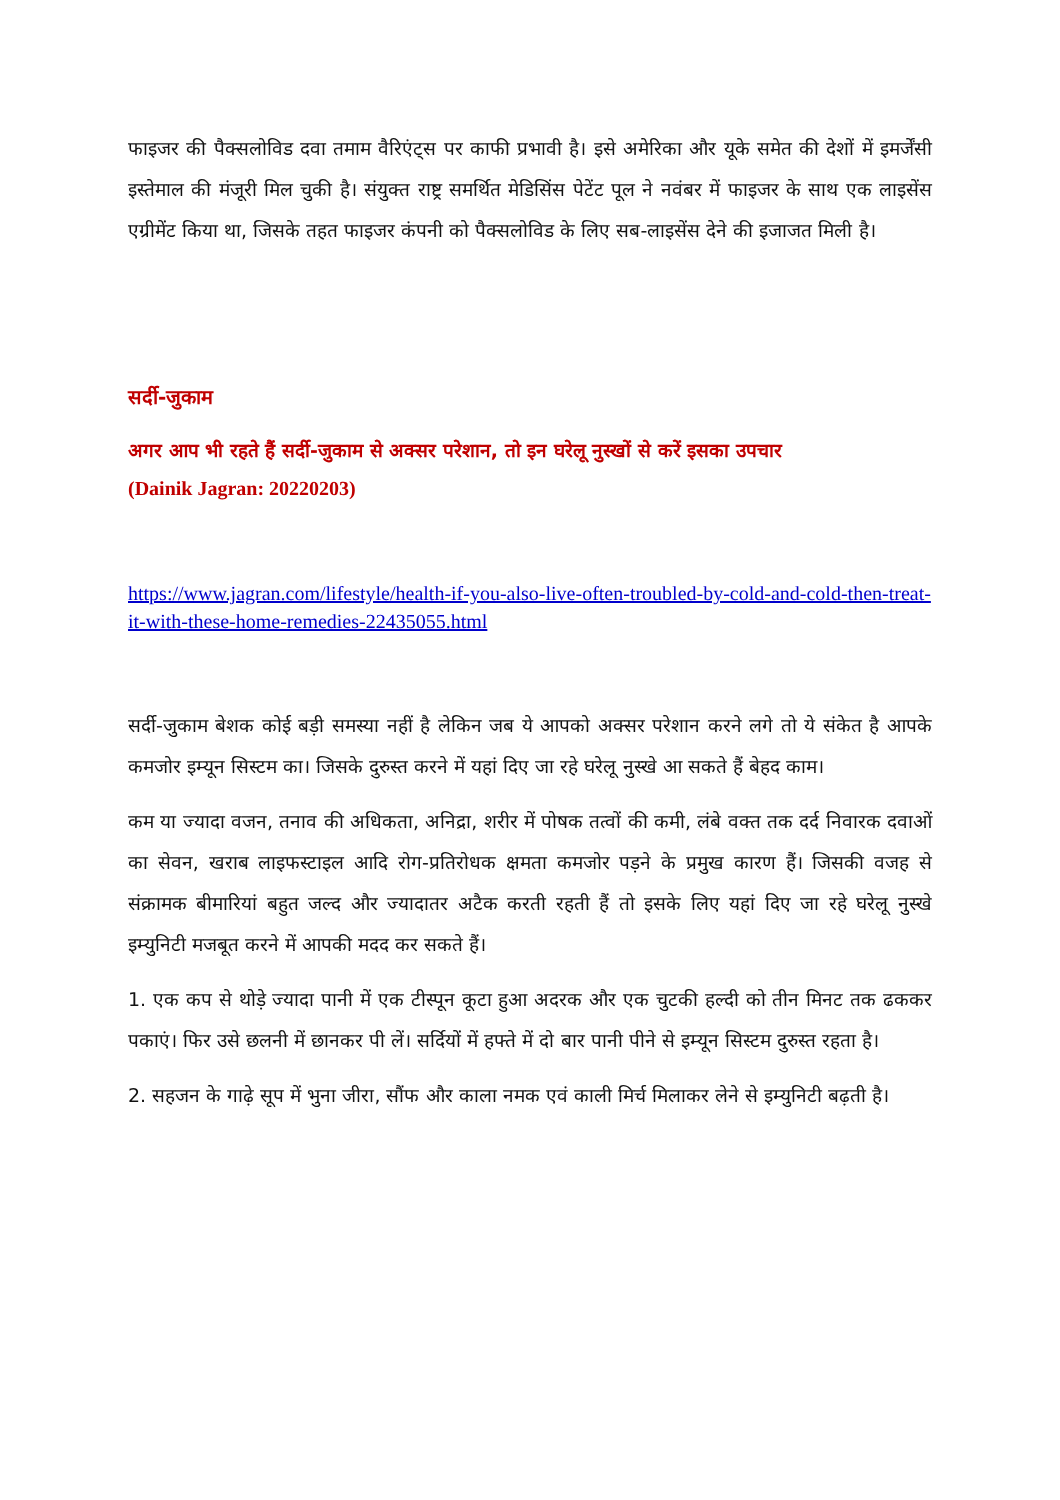फाइजर की पैक्सलोविड दवा तमाम वैरिएंट्स पर काफी प्रभावी है। इसे अमेरिका और यूके समेत की देशों में इमर्जेंसी इस्तेमाल की मंजूरी मिल चुकी है। संयुक्त राष्ट्र समर्थित मेडिसिंस पेटेंट पूल ने नवंबर में फाइजर के साथ एक लाइसेंस एग्रीमेंट किया था, जिसके तहत फाइजर कंपनी को पैक्सलोविड के लिए सब-लाइसेंस देने की इजाजत मिली है।
सर्दी-जुकाम
अगर आप भी रहते हैं सर्दी-जुकाम से अक्सर परेशान, तो इन घरेलू नुस्खों से करें इसका उपचार
(Dainik Jagran: 20220203)
https://www.jagran.com/lifestyle/health-if-you-also-live-often-troubled-by-cold-and-cold-then-treat-it-with-these-home-remedies-22435055.html
सर्दी-जुकाम बेशक कोई बड़ी समस्या नहीं है लेकिन जब ये आपको अक्सर परेशान करने लगे तो ये संकेत है आपके कमजोर इम्यून सिस्टम का। जिसके दुरुस्त करने में यहां दिए जा रहे घरेलू नुस्खे आ सकते हैं बेहद काम।
कम या ज्यादा वजन, तनाव की अधिकता, अनिद्रा, शरीर में पोषक तत्वों की कमी, लंबे वक्त तक दर्द निवारक दवाओं का सेवन, खराब लाइफस्टाइल आदि रोग-प्रतिरोधक क्षमता कमजोर पड़ने के प्रमुख कारण हैं। जिसकी वजह से संक्रामक बीमारियां बहुत जल्द और ज्यादातर अटैक करती रहती हैं तो इसके लिए यहां दिए जा रहे घरेलू नुस्खे इम्युनिटी मजबूत करने में आपकी मदद कर सकते हैं।
1. एक कप से थोड़े ज्यादा पानी में एक टीस्पून कूटा हुआ अदरक और एक चुटकी हल्दी को तीन मिनट तक ढककर पकाएं। फिर उसे छलनी में छानकर पी लें। सर्दियों में हफ्ते में दो बार पानी पीने से इम्यून सिस्टम दुरुस्त रहता है।
2. सहजन के गाढ़े सूप में भुना जीरा, सौंफ और काला नमक एवं काली मिर्च मिलाकर लेने से इम्युनिटी बढ़ती है।